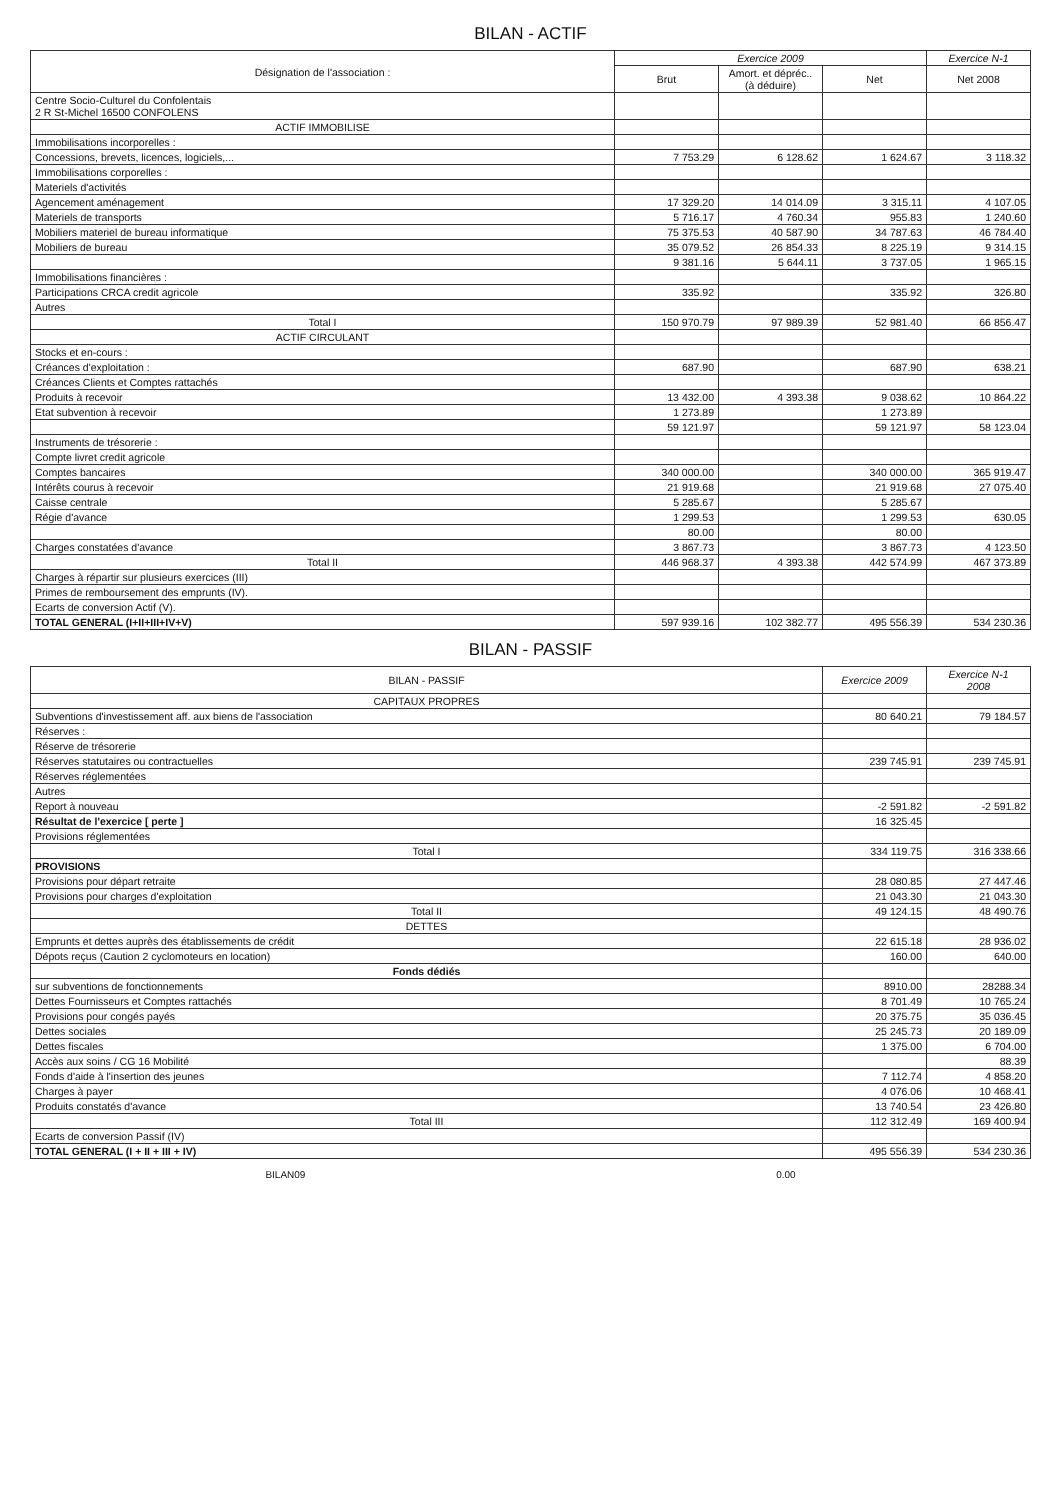BILAN - ACTIF
| Désignation de l'association : | Exercice 2009 | | | Exercice N-1 |
| --- | --- | --- | --- | --- |
| | Brut | Amort. et dépréc.. (à déduire) | Net | Net 2008 |
| Centre Socio-Culturel du Confolentais 2 R St-Michel 16500 CONFOLENS | | | | |
| ACTIF IMMOBILISE | | | | |
| Immobilisations incorporelles : | | | | |
| Concessions, brevets, licences, logiciels,... | 7 753.29 | 6 128.62 | 1 624.67 | 3 118.32 |
| Immobilisations corporelles : | | | | |
| Materiels d'activités | | | | |
| Agencement aménagement | 17 329.20 | 14 014.09 | 3 315.11 | 4 107.05 |
| Materiels de transports | 5 716.17 | 4 760.34 | 955.83 | 1 240.60 |
| Mobiliers materiel de bureau informatique | 75 375.53 | 40 587.90 | 34 787.63 | 46 784.40 |
| Mobiliers de bureau | 35 079.52 | 26 854.33 | 8 225.19 | 9 314.15 |
| | 9 381.16 | 5 644.11 | 3 737.05 | 1 965.15 |
| Immobilisations financières : | | | | |
| Participations CRCA credit agricole | 335.92 | | 335.92 | 326.80 |
| Autres | | | | |
| Total I | 150 970.79 | 97 989.39 | 52 981.40 | 66 856.47 |
| ACTIF CIRCULANT | | | | |
| Stocks et en-cours : | | | | |
| Créances d'exploitation : | 687.90 | | 687.90 | 638.21 |
| Créances Clients et Comptes rattachés | | | | |
| Produits à recevoir | 13 432.00 | 4 393.38 | 9 038.62 | 10 864.22 |
| Etat subvention à recevoir | 1 273.89 | | 1 273.89 | |
| | 59 121.97 | | 59 121.97 | 58 123.04 |
| Instruments de trésorerie : | | | | |
| Compte livret credit agricole | | | | |
| Comptes bancaires | 340 000.00 | | 340 000.00 | 365 919.47 |
| Intérêts courus à recevoir | 21 919.68 | | 21 919.68 | 27 075.40 |
| Caisse centrale | 5 285.67 | | 5 285.67 | |
| Régie d'avance | 1 299.53 | | 1 299.53 | 630.05 |
| | 80.00 | | 80.00 | |
| Charges constatées d'avance | 3 867.73 | | 3 867.73 | 4 123.50 |
| Total II | 446 968.37 | 4 393.38 | 442 574.99 | 467 373.89 |
| Charges à répartir sur plusieurs exercices (III) | | | | |
| Primes de remboursement des emprunts (IV). | | | | |
| Ecarts de conversion Actif (V). | | | | |
| TOTAL GENERAL (I+II+III+IV+V) | 597 939.16 | 102 382.77 | 495 556.39 | 534 230.36 |
BILAN - PASSIF
| BILAN - PASSIF | Exercice 2009 | Exercice N-1 2008 |
| --- | --- | --- |
| CAPITAUX PROPRES | | |
| Subventions d'investissement aff. aux biens de l'association | 80 640.21 | 79 184.57 |
| Réserves : | | |
| Réserve de trésorerie | | |
| Réserves statutaires ou contractuelles | 239 745.91 | 239 745.91 |
| Réserves réglementées | | |
| Autres | | |
| Report à nouveau | -2 591.82 | -2 591.82 |
| Résultat de l'exercice [ perte ] | 16 325.45 | |
| Provisions réglementées | | |
| Total I | 334 119.75 | 316 338.66 |
| PROVISIONS | | |
| Provisions pour départ retraite | 28 080.85 | 27 447.46 |
| Provisions pour charges d'exploitation | 21 043.30 | 21 043.30 |
| Total II | 49 124.15 | 48 490.76 |
| DETTES | | |
| Emprunts et dettes auprès des établissements de crédit | 22 615.18 | 28 936.02 |
| Dépots reçus (Caution 2 cyclomoteurs en location) | 160.00 | 640.00 |
| Fonds dédiés | | |
| sur subventions de fonctionnements | 8910.00 | 28288.34 |
| Dettes Fournisseurs et Comptes rattachés | 8 701.49 | 10 765.24 |
| Provisions pour congés payés | 20 375.75 | 35 036.45 |
| Dettes sociales | 25 245.73 | 20 189.09 |
| Dettes fiscales | 1 375.00 | 6 704.00 |
| Accès aux soins / CG 16 Mobilité | | 88.39 |
| Fonds d'aide à l'insertion des jeunes | 7 112.74 | 4 858.20 |
| Charges à payer | 4 076.06 | 10 468.41 |
| Produits constatés d'avance | 13 740.54 | 23 426.80 |
| Total III | 112 312.49 | 169 400.94 |
| Ecarts de conversion Passif (IV) | | |
| TOTAL GENERAL (I + II + III + IV) | 495 556.39 | 534 230.36 |
BILAN09 0.00